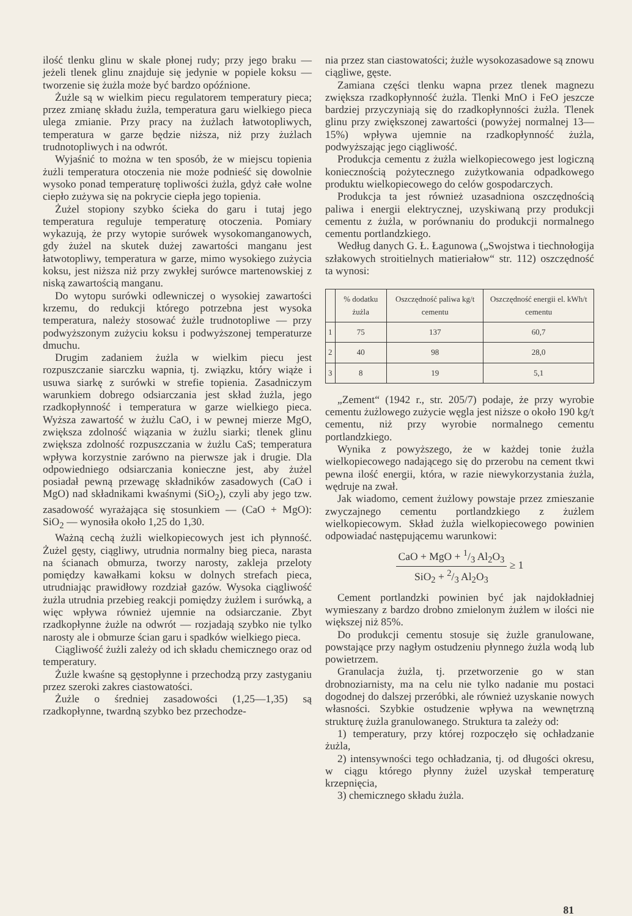ilość tlenku glinu w skale płonej rudy; przy jego braku — jeżeli tlenek glinu znajduje się jedynie w popiele koksu — tworzenie się żużla może być bardzo opóźnione.
Żużle są w wielkim piecu regulatorem temperatury pieca; przez zmianę składu żużla, temperatura garu wielkiego pieca ulega zmianie. Przy pracy na żużlach łatwotopliwych, temperatura w garze będzie niższa, niż przy żużlach trudnotopliwych i na odwrót.
Wyjaśnić to można w ten sposób, że w miejscu topienia żużli temperatura otoczenia nie może podnieść się dowolnie wysoko ponad temperaturę topliwości żużla, gdyż całe wolne ciepło zużywa się na pokrycie ciepła jego topienia.
Żużel stopiony szybko ścieka do garu i tutaj jego temperatura reguluje temperaturę otoczenia. Pomiary wykazują, że przy wytopie surówek wysokomanganowych, gdy żużel na skutek dużej zawartości manganu jest łatwotopliwy, temperatura w garze, mimo wysokiego zużycia koksu, jest niższa niż przy zwykłej surówce martenowskiej z niską zawartością manganu.
Do wytopu surówki odlewniczej o wysokiej zawartości krzemu, do redukcji którego potrzebna jest wysoka temperatura, należy stosować żużle trudnotopliwe — przy podwyższonym zużyciu koksu i podwyższonej temperaturze dmuchu.
Drugim zadaniem żużla w wielkim piecu jest rozpuszczanie siarczku wapnia, tj. związku, który wiąże i usuwa siarkę z surówki w strefie topienia. Zasadniczym warunkiem dobrego odsiarczania jest skład żużla, jego rzadkopłynność i temperatura w garze wielkiego pieca. Wyższa zawartość w żużlu CaO, i w pewnej mierze MgO, zwiększa zdolność wiązania w żużlu siarki; tlenek glinu zwiększa zdolność rozpuszczania w żużlu CaS; temperatura wpływa korzystnie zarówno na pierwsze jak i drugie. Dla odpowiedniego odsiarczania konieczne jest, aby żużel posiadał pewną przewagę składników zasadowych (CaO i MgO) nad składnikami kwaśnymi (SiO<sub>2</sub>), czyli aby jego tzw. zasadowość wyrażająca się stosunkiem — (CaO + MgO): SiO<sub>2</sub> — wynosiła około 1,25 do 1,30.
Ważną cechą żużli wielkopiecowych jest ich płynność. Żużel gęsty, ciągliwy, utrudnia normalny bieg pieca, narasta na ścianach obmurza, tworzy narosty, zakleja przeloty pomiędzy kawałkami koksu w dolnych strefach pieca, utrudniając prawidłowy rozdział gazów. Wysoka ciągliwość żużla utrudnia przebieg reakcji pomiędzy żużlem i surówką, a więc wpływa również ujemnie na odsiarczanie. Zbyt rzadkopłynne żużle na odwrót — rozjadają szybko nie tylko narosty ale i obmurze ścian garu i spadków wielkiego pieca.
Ciągliwość żużli zależy od ich składu chemicznego oraz od temperatury.
Żużle kwaśne są gęstopłynne i przechodzą przy zastyganiu przez szeroki zakres ciastowatości.
Żużle o średniej zasadowości (1,25—1,35) są rzadkopłynne, twardną szybko bez przechodze-
nia przez stan ciastowatości; żużle wysokozasadowe są znowu ciągliwe, gęste.
Zamiana części tlenku wapna przez tlenek magnezu zwiększa rzadkopłynność żużla. Tlenki MnO i FeO jeszcze bardziej przyczyniają się do rzadkopłynności żużla. Tlenek glinu przy zwiększonej zawartości (powyżej normalnej 13—15%) wpływa ujemnie na rzadkopłynność żużla, podwyższając jego ciągliwość.
Produkcja cementu z żużla wielkopiecowego jest logiczną koniecznością pożytecznego zużytkowania odpadkowego produktu wielkopiecowego do celów gospodarczych.
Produkcja ta jest również uzasadniona oszczędnością paliwa i energii elektrycznej, uzyskiwaną przy produkcji cementu z żużla, w porównaniu do produkcji normalnego cementu portlandzkiego.
Według danych G. Ł. Łagunowa („Swojstwa i tiechnołogija szłakowych stroitielnych matieriałow“ str. 112) oszczędność ta wynosi:
| | % dodatku żużla | Oszczędność paliwa kg/t cementu | Oszczędność energii el. kWh/t cementu |
| --- | --- | --- | --- |
| 1 | 75 | 137 | 60,7 |
| 2 | 40 | 98 | 28,0 |
| 3 | 8 | 19 | 5,1 |
„Zement“ (1942 r., str. 205/7) podaje, że przy wyrobie cementu żużlowego zużycie węgla jest niższe o około 190 kg/t cementu, niż przy wyrobie normalnego cementu portlandzkiego.
Wynika z powyższego, że w każdej tonie żużla wielkopiecowego nadającego się do przerobu na cement tkwi pewna ilość energii, która, w razie niewykorzystania żużla, wędruje na zwał.
Jak wiadomo, cement żużlowy powstaje przez zmieszanie zwyczajnego cementu portlandzkiego z żużlem wielkopiecowym. Skład żużla wielkopiecowego powinien odpowiadać następującemu warunkowi:
CaO + MgO + 1/3 Al<sub>2</sub>O<sub>3</sub>
SiO<sub>2</sub> + 2/3 Al<sub>2</sub>O<sub>3</sub> ≥ 1
Cement portlandzki powinien być jak najdokładniej wymieszany z bardzo drobno zmielonym żużlem w ilości nie większej niż 85%.
Do produkcji cementu stosuje się żużle granulowane, powstające przy nagłym ostudzeniu płynnego żużla wodą lub powietrzem.
Granulacja żużla, tj. przetworzenie go w stan drobnoziarnisty, ma na celu nie tylko nadanie mu postaci dogodnej do dalszej przeróbki, ale również uzyskanie nowych własności. Szybkie ostudzenie wpływa na wewnętrzną strukturę żużla granulowanego. Struktura ta zależy od:
1) temperatury, przy której rozpoczęło się ochładzanie żużla,
2) intensywności tego ochładzania, tj. od długości okresu, w ciągu którego płynny żużel uzyskał temperaturę krzepnięcia,
3) chemicznego składu żużla.
81